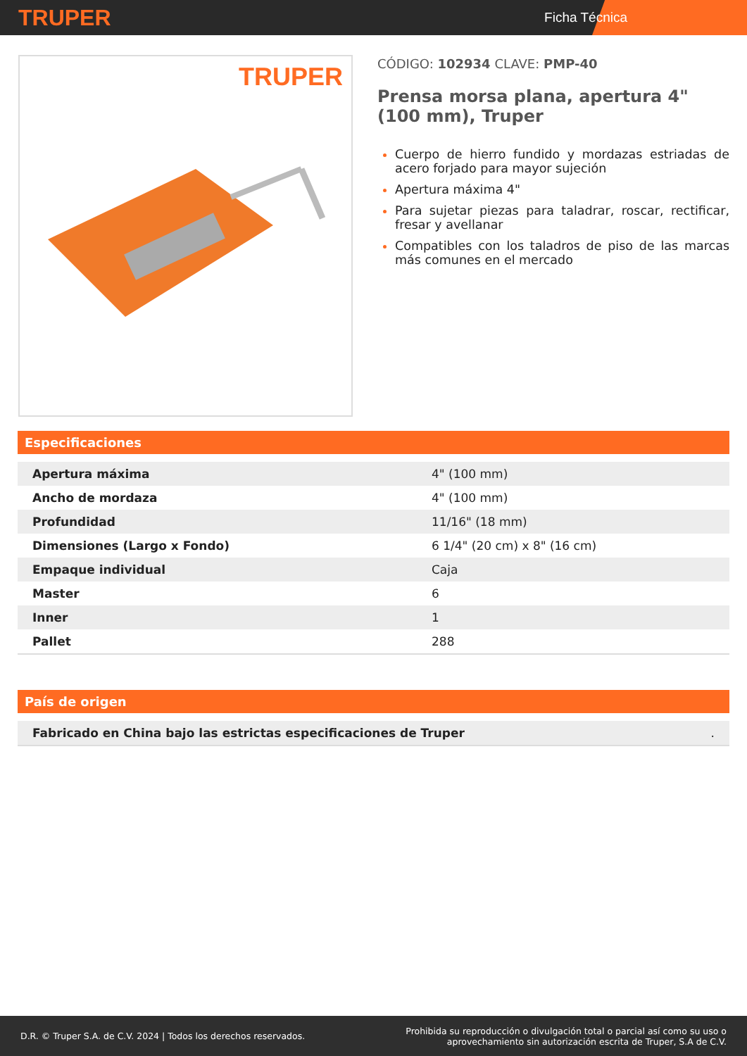TRUPER
Ficha Técnica
TRUPER
CÓDIGO: 102934 CLAVE: PMP-40
Prensa morsa plana, apertura 4" (100 mm), Truper
Cuerpo de hierro fundido y mordazas estriadas de acero forjado para mayor sujeción
Apertura máxima 4"
Para sujetar piezas para taladrar, roscar, rectificar, fresar y avellanar
Compatibles con los taladros de piso de las marcas más comunes en el mercado
Especificaciones
| Apertura máxima | 4" (100 mm) |
| Ancho de mordaza | 4" (100 mm) |
| Profundidad | 11/16" (18 mm) |
| Dimensiones (Largo x Fondo) | 6 1/4" (20 cm) x 8" (16 cm) |
| Empaque individual | Caja |
| Master | 6 |
| Inner | 1 |
| Pallet | 288 |
País de origen
| Fabricado en China bajo las estrictas especificaciones de Truper | . |
D.R. © Truper S.A. de C.V. 2024 | Todos los derechos reservados.
Prohibida su reproducción o divulgación total o parcial así como su uso o
aprovechamiento sin autorización escrita de Truper, S.A de C.V.